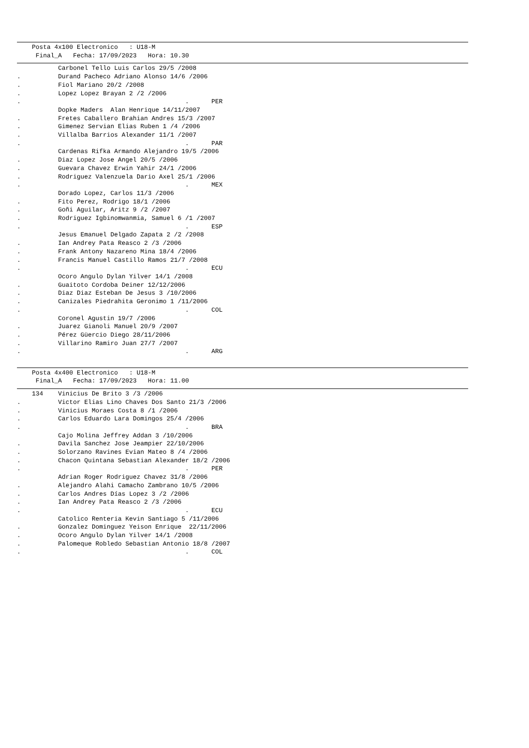Posta 4x100 Electronico   : U18-M
     Final_A   Fecha: 17/09/2023   Hora: 10.30
           Carbonel Tello Luis Carlos 29/5 /2008
.          Durand Pacheco Adriano Alonso 14/6 /2006
.          Fiol Mariano 20/2 /2008
.          Lopez Lopez Brayan 2 /2 /2006
.                                            .      PER
           Dopke Maders  Alan Henrique 14/11/2007
.          Fretes Caballero Brahian Andres 15/3 /2007
.          Gimenez Servian Elias Ruben 1 /4 /2006
.          Villalba Barrios Alexander 11/1 /2007
.                                            .      PAR
           Cardenas Rifka Armando Alejandro 19/5 /2006
.          Diaz Lopez Jose Angel 20/5 /2006
.          Guevara Chavez Erwin Yahir 24/1 /2006
.          Rodriguez Valenzuela Dario Axel 25/1 /2006
.                                            .      MEX
           Dorado Lopez, Carlos 11/3 /2006
.          Fito Perez, Rodrigo 18/1 /2006
.          Goñi Aguilar, Aritz 9 /2 /2007
.          Rodriguez Igbinomwanmia, Samuel 6 /1 /2007
.                                            .      ESP
           Jesus Emanuel Delgado Zapata 2 /2 /2008
.          Ian Andrey Pata Reasco 2 /3 /2006
.          Frank Antony Nazareno Mina 18/4 /2006
.          Francis Manuel Castillo Ramos 21/7 /2008
.                                            .      ECU
           Ocoro Angulo Dylan Yilver 14/1 /2008
.          Guaitoto Cordoba Deiner 12/12/2006
.          Diaz Diaz Esteban De Jesus 3 /10/2006
.          Canizales Piedrahita Geronimo 1 /11/2006
.                                            .      COL
           Coronel Agustin 19/7 /2006
.          Juarez Gianoli Manuel 20/9 /2007
.          Pérez Güercio Diego 28/11/2006
.          Villarino Ramiro Juan 27/7 /2007
.                                            .      ARG

    Posta 4x400 Electronico   : U18-M
     Final_A   Fecha: 17/09/2023   Hora: 11.00
    134    Vinicius De Brito 3 /3 /2006
.          Victor Elias Lino Chaves Dos Santo 21/3 /2006
.          Vinicius Moraes Costa 8 /1 /2006
.          Carlos Eduardo Lara Domingos 25/4 /2006
.                                            .      BRA
           Cajo Molina Jeffrey Addan 3 /10/2006
.          Davila Sanchez Jose Jeampier 22/10/2006
.          Solorzano Ravines Evian Mateo 8 /4 /2006
.          Chacon Quintana Sebastian Alexander 18/2 /2006
.                                            .      PER
           Adrian Roger Rodriguez Chavez 31/8 /2006
.          Alejandro Alahi Camacho Zambrano 10/5 /2006
.          Carlos Andres Días Lopez 3 /2 /2006
.          Ian Andrey Pata Reasco 2 /3 /2006
.                                            .      ECU
           Catolico Renteria Kevin Santiago 5 /11/2006
.          Gonzalez Dominguez Yeison Enrique  22/11/2006
.          Ocoro Angulo Dylan Yilver 14/1 /2008
.          Palomeque Robledo Sebastian Antonio 18/8 /2007
.                                            .      COL